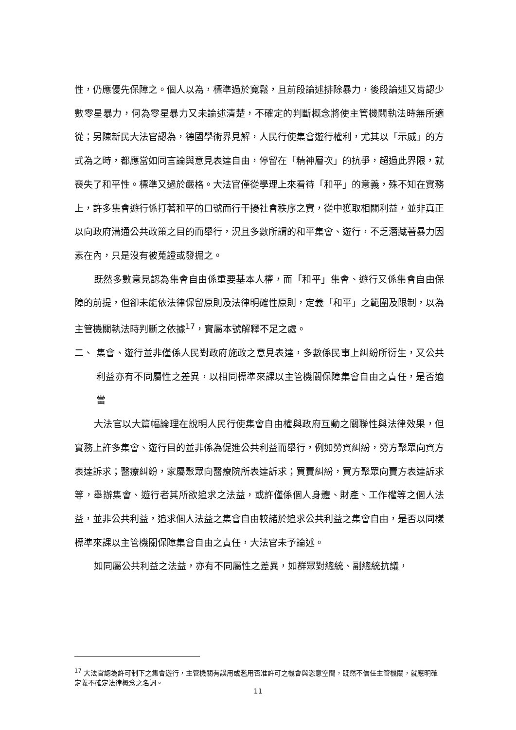性，仍應優先保障之。個人以為，標準過於寬鬆，且前段論述排除暴力，後段論述又肯認少數零星暴力，何為零星暴力又未論述清楚，不確定的判斷概念將使主管機關執法時無所適從；另陳新民大法官認為，德國學術界見解，人民行使集會遊行權利，尤其以「示威」的方式為之時，都應當如同言論與意見表達自由，停留在「精神層次」的抗爭，超過此界限，就喪失了和平性。標準又過於嚴格。大法官僅從學理上來看待「和平」的意義，殊不知在實務上，許多集會遊行係打著和平的口號而行干擾社會秩序之實，從中獲取相關利益，並非真正以向政府溝通公共政策之目的而舉行，況且多數所謂的和平集會、遊行，不乏潛藏著暴力因素在內，只是沒有被蒐證或發掘之。
既然多數意見認為集會自由係重要基本人權，而「和平」集會、遊行又係集會自由保障的前提，但卻未能依法律保留原則及法律明確性原則，定義「和平」之範圍及限制，以為主管機關執法時判斷之依據<sup>17</sup>，實屬本號解釋不足之處。
二、 集會、遊行並非僅係人民對政府施政之意見表達，多數係民事上糾紛所衍生，又公共利益亦有不同屬性之差異，以相同標準來課以主管機關保障集會自由之責任，是否適當
大法官以大篇幅論理在說明人民行使集會自由權與政府互動之關聯性與法律效果，但實務上許多集會、遊行目的並非係為促進公共利益而舉行，例如勞資糾紛，勞方聚眾向資方表達訴求；醫療糾紛，家屬聚眾向醫療院所表達訴求；買賣糾紛，買方聚眾向賣方表達訴求等，舉辦集會、遊行者其所欲追求之法益，或許僅係個人身體、財產、工作權等之個人法益，並非公共利益，追求個人法益之集會自由較諸於追求公共利益之集會自由，是否以同樣標準來課以主管機關保障集會自由之責任，大法官未予論述。
如同屬公共利益之法益，亦有不同屬性之差異，如群眾對總統、副總統抗議，
<sup>17</sup> 大法官認為許可制下之集會遊行，主管機關有誤用或濫用否准許可之機會與恣意空間，既然不信任主管機關，就應明確定義不確定法律概念之名詞。
11